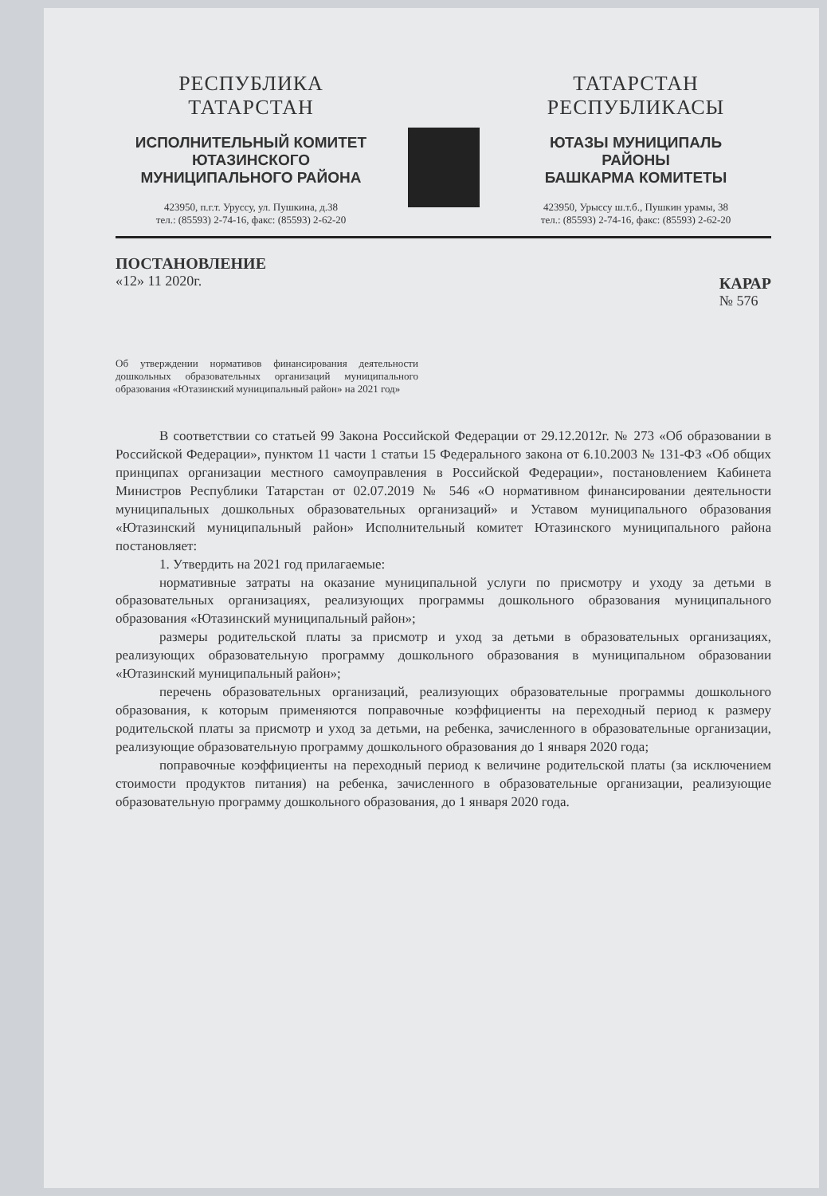РЕСПУБЛИКА ТАТАРСТАН
ИСПОЛНИТЕЛЬНЫЙ КОМИТЕТ
ЮТАЗИНСКОГО
МУНИЦИПАЛЬНОГО РАЙОНА
423950, п.г.т. Уруссу, ул. Пушкина, д.38
тел.: (85593) 2-74-16, факс: (85593) 2-62-20
ТАТАРСТАН РЕСПУБЛИКАСЫ
ЮТАЗЫ МУНИЦИПАЛЬ
РАЙОНЫ
БАШКАРМА КОМИТЕТЫ
423950, Урыссу ш.т.б., Пушкин урамы, 38
тел.: (85593) 2-74-16, факс: (85593) 2-62-20
ПОСТАНОВЛЕНИЕ
«12» 11 2020г.
КАРАР
№ 576
Об утверждении нормативов финансирования деятельности дошкольных образовательных организаций муниципального образования «Ютазинский муниципальный район» на 2021 год»
В соответствии со статьей 99 Закона Российской Федерации от 29.12.2012г. № 273 «Об образовании в Российской Федерации», пунктом 11 части 1 статьи 15 Федерального закона от 6.10.2003 № 131-ФЗ «Об общих принципах организации местного самоуправления в Российской Федерации», постановлением Кабинета Министров Республики Татарстан от 02.07.2019 № 546 «О нормативном финансировании деятельности муниципальных дошкольных образовательных организаций» и Уставом муниципального образования «Ютазинский муниципальный район» Исполнительный комитет Ютазинского муниципального района постановляет:
1. Утвердить на 2021 год прилагаемые:
нормативные затраты на оказание муниципальной услуги по присмотру и уходу за детьми в образовательных организациях, реализующих программы дошкольного образования муниципального образования «Ютазинский муниципальный район»;
размеры родительской платы за присмотр и уход за детьми в образовательных организациях, реализующих образовательную программу дошкольного образования в муниципальном образовании «Ютазинский муниципальный район»;
перечень образовательных организаций, реализующих образовательные программы дошкольного образования, к которым применяются поправочные коэффициенты на переходный период к размеру родительской платы за присмотр и уход за детьми, на ребенка, зачисленного в образовательные организации, реализующие образовательную программу дошкольного образования до 1 января 2020 года;
поправочные коэффициенты на переходный период к величине родительской платы (за исключением стоимости продуктов питания) на ребенка, зачисленного в образовательные организации, реализующие образовательную программу дошкольного образования, до 1 января 2020 года.